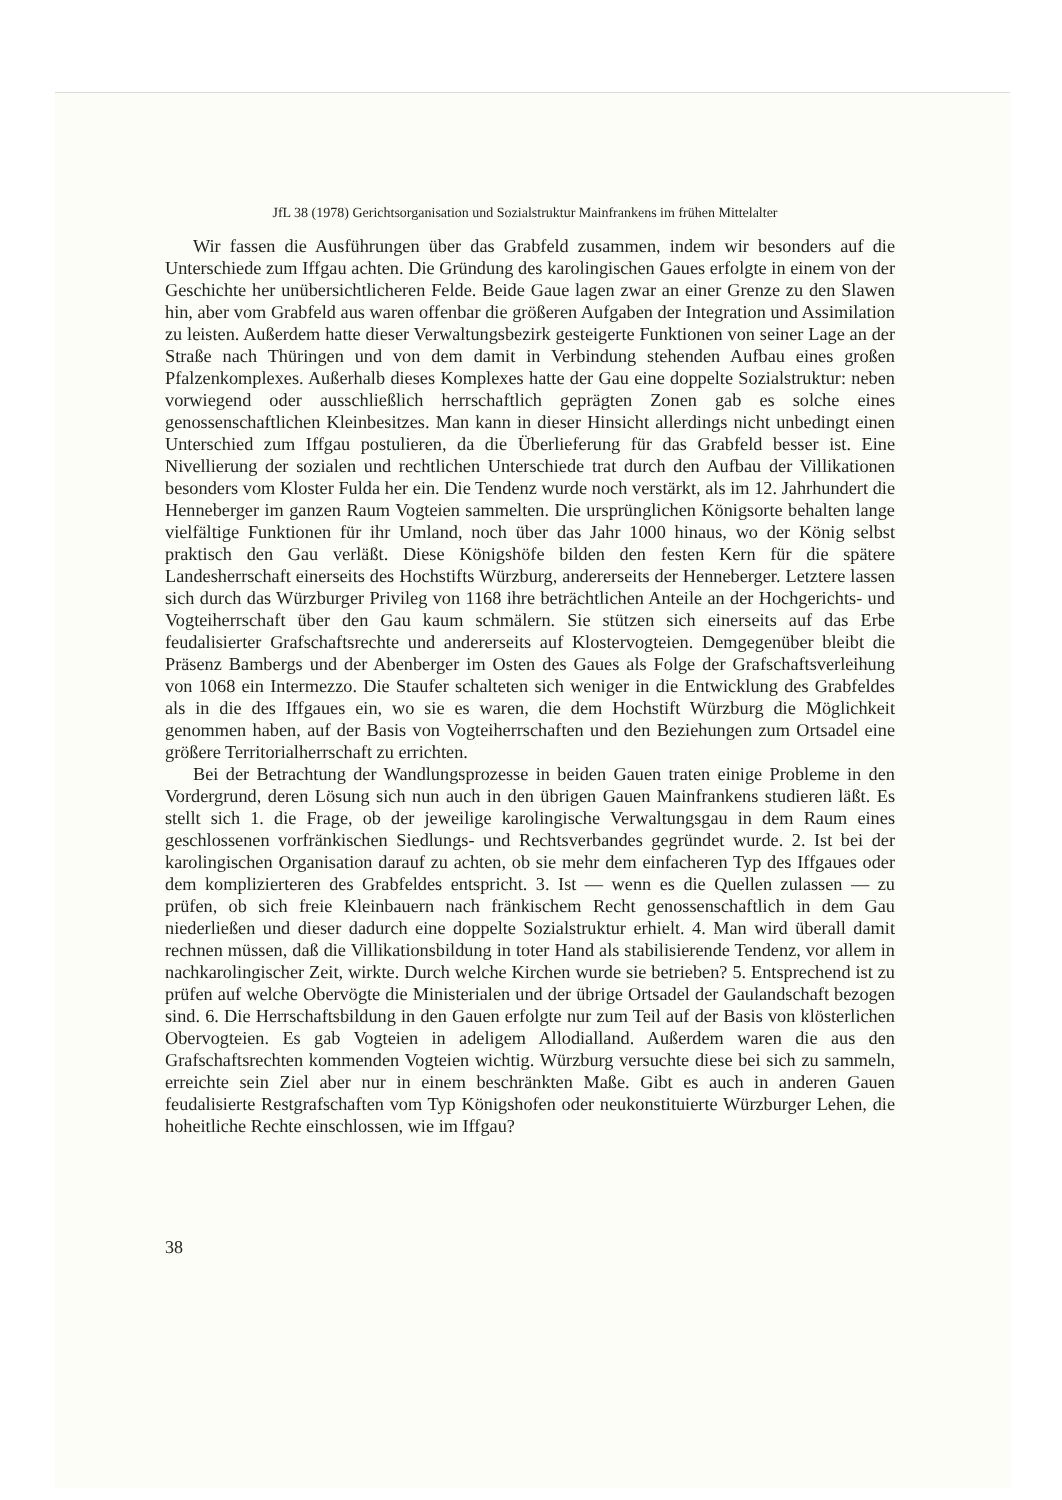JfL 38 (1978) Gerichtsorganisation und Sozialstruktur Mainfrankens im frühen Mittelalter
Wir fassen die Ausführungen über das Grabfeld zusammen, indem wir besonders auf die Unterschiede zum Iffgau achten. Die Gründung des karolingischen Gaues erfolgte in einem von der Geschichte her unübersichtlicheren Felde. Beide Gaue lagen zwar an einer Grenze zu den Slawen hin, aber vom Grabfeld aus waren offenbar die größeren Aufgaben der Integration und Assimilation zu leisten. Außerdem hatte dieser Verwaltungsbezirk gesteigerte Funktionen von seiner Lage an der Straße nach Thüringen und von dem damit in Verbindung stehenden Aufbau eines großen Pfalzenkomplexes. Außerhalb dieses Komplexes hatte der Gau eine doppelte Sozialstruktur: neben vorwiegend oder ausschließlich herrschaftlich geprägten Zonen gab es solche eines genossenschaftlichen Kleinbesitzes. Man kann in dieser Hinsicht allerdings nicht unbedingt einen Unterschied zum Iffgau postulieren, da die Überlieferung für das Grabfeld besser ist. Eine Nivellierung der sozialen und rechtlichen Unterschiede trat durch den Aufbau der Villikationen besonders vom Kloster Fulda her ein. Die Tendenz wurde noch verstärkt, als im 12. Jahrhundert die Henneberger im ganzen Raum Vogteien sammelten. Die ursprünglichen Königsorte behalten lange vielfältige Funktionen für ihr Umland, noch über das Jahr 1000 hinaus, wo der König selbst praktisch den Gau verläßt. Diese Königshöfe bilden den festen Kern für die spätere Landesherrschaft einerseits des Hochstifts Würzburg, andererseits der Henneberger. Letztere lassen sich durch das Würzburger Privileg von 1168 ihre beträchtlichen Anteile an der Hochgerichts- und Vogteiherrschaft über den Gau kaum schmälern. Sie stützen sich einerseits auf das Erbe feudalisierter Grafschaftsrechte und andererseits auf Klostervogteien. Demgegenüber bleibt die Präsenz Bambergs und der Abenberger im Osten des Gaues als Folge der Grafschaftsverleihung von 1068 ein Intermezzo. Die Staufer schalteten sich weniger in die Entwicklung des Grabfeldes als in die des Iffgaues ein, wo sie es waren, die dem Hochstift Würzburg die Möglichkeit genommen haben, auf der Basis von Vogteiherrschaften und den Beziehungen zum Ortsadel eine größere Territorialherrschaft zu errichten.
Bei der Betrachtung der Wandlungsprozesse in beiden Gauen traten einige Probleme in den Vordergrund, deren Lösung sich nun auch in den übrigen Gauen Mainfrankens studieren läßt. Es stellt sich 1. die Frage, ob der jeweilige karolingische Verwaltungsgau in dem Raum eines geschlossenen vorfränkischen Siedlungs- und Rechtsverbandes gegründet wurde. 2. Ist bei der karolingischen Organisation darauf zu achten, ob sie mehr dem einfacheren Typ des Iffgaues oder dem komplizierteren des Grabfeldes entspricht. 3. Ist — wenn es die Quellen zulassen — zu prüfen, ob sich freie Kleinbauern nach fränkischem Recht genossenschaftlich in dem Gau niederließen und dieser dadurch eine doppelte Sozialstruktur erhielt. 4. Man wird überall damit rechnen müssen, daß die Villikationsbildung in toter Hand als stabilisierende Tendenz, vor allem in nachkarolingischer Zeit, wirkte. Durch welche Kirchen wurde sie betrieben? 5. Entsprechend ist zu prüfen auf welche Obervögte die Ministerialen und der übrige Ortsadel der Gaulandschaft bezogen sind. 6. Die Herrschaftsbildung in den Gauen erfolgte nur zum Teil auf der Basis von klösterlichen Obervogteien. Es gab Vogteien in adeligem Allodialland. Außerdem waren die aus den Grafschaftsrechten kommenden Vogteien wichtig. Würzburg versuchte diese bei sich zu sammeln, erreichte sein Ziel aber nur in einem beschränkten Maße. Gibt es auch in anderen Gauen feudalisierte Restgrafschaften vom Typ Königshofen oder neukonstituierte Würzburger Lehen, die hoheitliche Rechte einschlossen, wie im Iffgau?
38